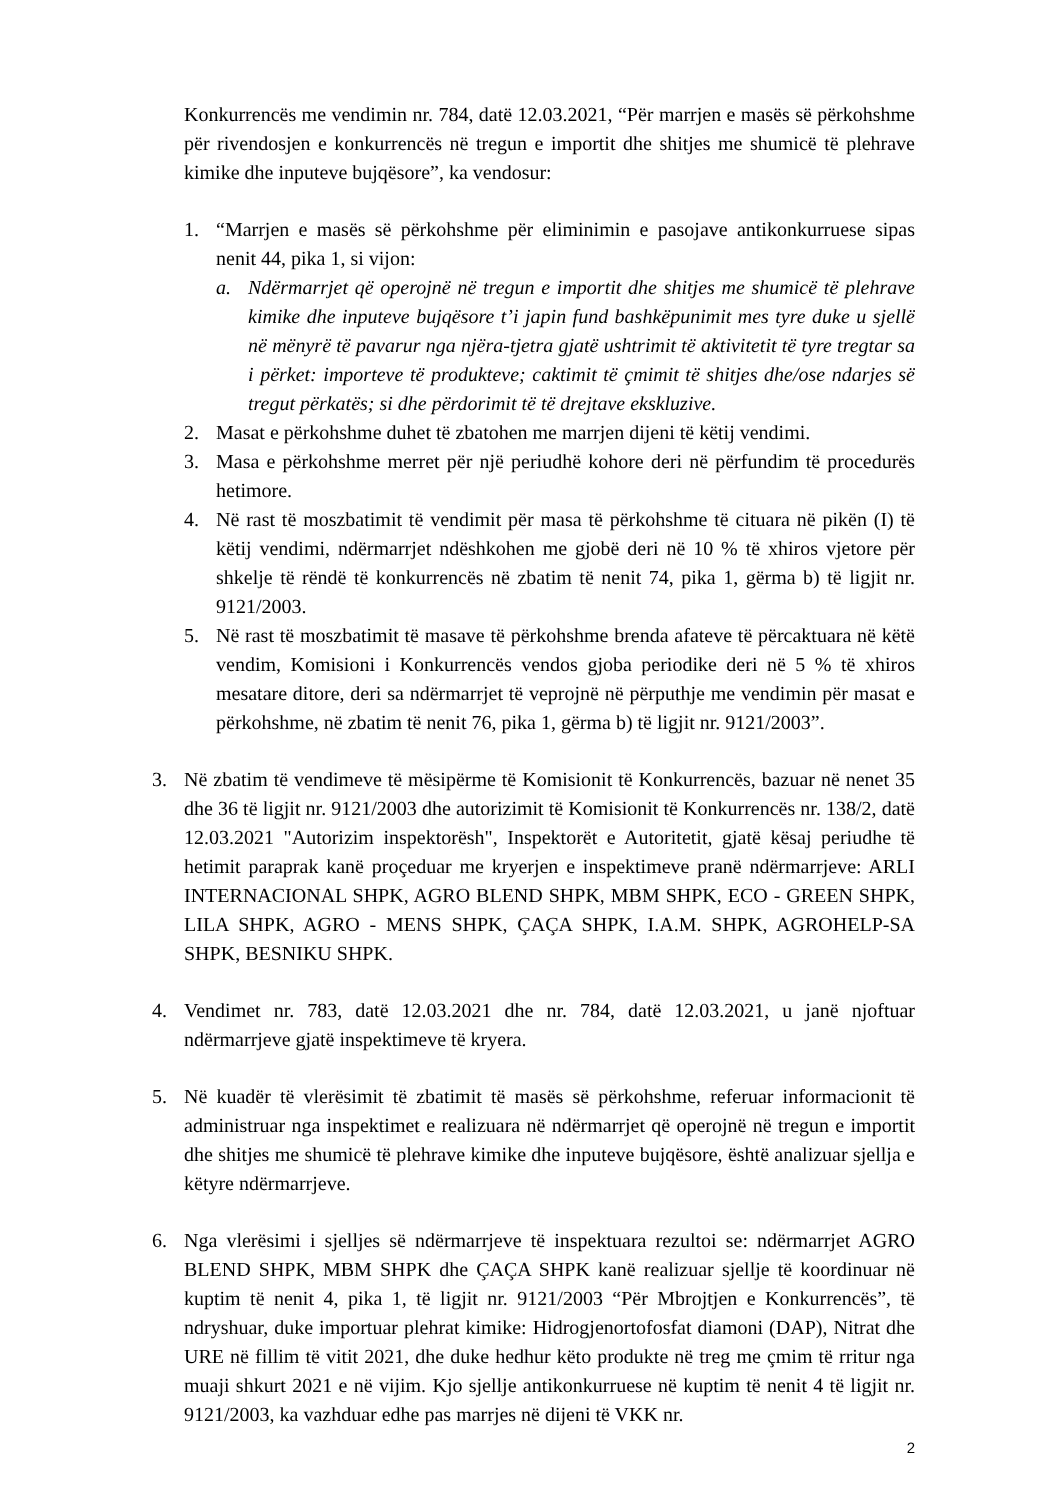Konkurrencës me vendimin nr. 784, datë 12.03.2021, “Për marrjen e masës së përkohshme për rivendosjen e konkurrencës në tregun e importit dhe shitjes me shumicë të plehrave kimike dhe inputeve bujqësore”, ka vendosur:
1. “Marrjen e masës së përkohshme për eliminimin e pasojave antikonkurruese sipas nenit 44, pika 1, si vijon:
a. Ndërmarrjet që operojnë në tregun e importit dhe shitjes me shumicë të plehrave kimike dhe inputeve bujqësore t’i japin fund bashkëpunimit mes tyre duke u sjellë në mënyrë të pavarur nga njëra-tjetra gjatë ushtrimit të aktivitetit të tyre tregtar sa i përket: importeve të produkteve; caktimit të çmimit të shitjes dhe/ose ndarjes së tregut përkatës; si dhe përdorimit të të drejtave ekskluzive.
2. Masat e përkohshme duhet të zbatohen me marrjen dijeni të këtij vendimi.
3. Masa e përkohshme merret për një periudhë kohore deri në përfundim të procedurës hetimore.
4. Në rast të moszbatimit të vendimit për masa të përkohshme të cituara në pikën (I) të këtij vendimi, ndërmarrjet ndëshkohen me gjobë deri në 10 % të xhiros vjetore për shkelje të rëndë të konkurrencës në zbatim të nenit 74, pika 1, gërma b) të ligjit nr. 9121/2003.
5. Në rast të moszbatimit të masave të përkohshme brenda afateve të përcaktuara në këtë vendim, Komisioni i Konkurrencës vendos gjoba periodike deri në 5 % të xhiros mesatare ditore, deri sa ndërmarrjet të veprojnë në përputhje me vendimin për masat e përkohshme, në zbatim të nenit 76, pika 1, gërma b) të ligjit nr. 9121/2003”.
3. Në zbatim të vendimeve të mësipërme të Komisionit të Konkurrencës, bazuar në nenet 35 dhe 36 të ligjit nr. 9121/2003 dhe autorizimit të Komisionit të Konkurrencës nr. 138/2, datë 12.03.2021 "Autorizim inspektorësh", Inspektorët e Autoritetit, gjatë kësaj periudhe të hetimit paraprak kanë proçeduar me kryerjen e inspektimeve pranë ndërmarrjeve: ARLI INTERNACIONAL SHPK, AGRO BLEND SHPK, MBM SHPK, ECO - GREEN SHPK, LILA SHPK, AGRO - MENS SHPK, ÇAÇA SHPK, I.A.M. SHPK, AGROHELP-SA SHPK, BESNIKU SHPK.
4. Vendimet nr. 783, datë 12.03.2021 dhe nr. 784, datë 12.03.2021, u janë njoftuar ndërmarrjeve gjatë inspektimeve të kryera.
5. Në kuadër të vlerësimit të zbatimit të masës së përkohshme, referuar informacionit të administruar nga inspektimet e realizuara në ndërmarrjet që operojnë në tregun e importit dhe shitjes me shumicë të plehrave kimike dhe inputeve bujqësore, është analizuar sjellja e këtyre ndërmarrjeve.
6. Nga vlerësimi i sjelljes së ndërmarrjeve të inspektuara rezultoi se: ndërmarrjet AGRO BLEND SHPK, MBM SHPK dhe ÇAÇA SHPK kanë realizuar sjellje të koordinuar në kuptim të nenit 4, pika 1, të ligjit nr. 9121/2003 “Për Mbrojtjen e Konkurrencës”, të ndryshuar, duke importuar plehrat kimike: Hidrogjenortofosfat diamoni (DAP), Nitrat dhe URE në fillim të vitit 2021, dhe duke hedhur këto produkte në treg me çmim të rritur nga muaji shkurt 2021 e në vijim. Kjo sjellje antikonkurruese në kuptim të nenit 4 të ligjit nr. 9121/2003, ka vazhduar edhe pas marrjes në dijeni të VKK nr.
2